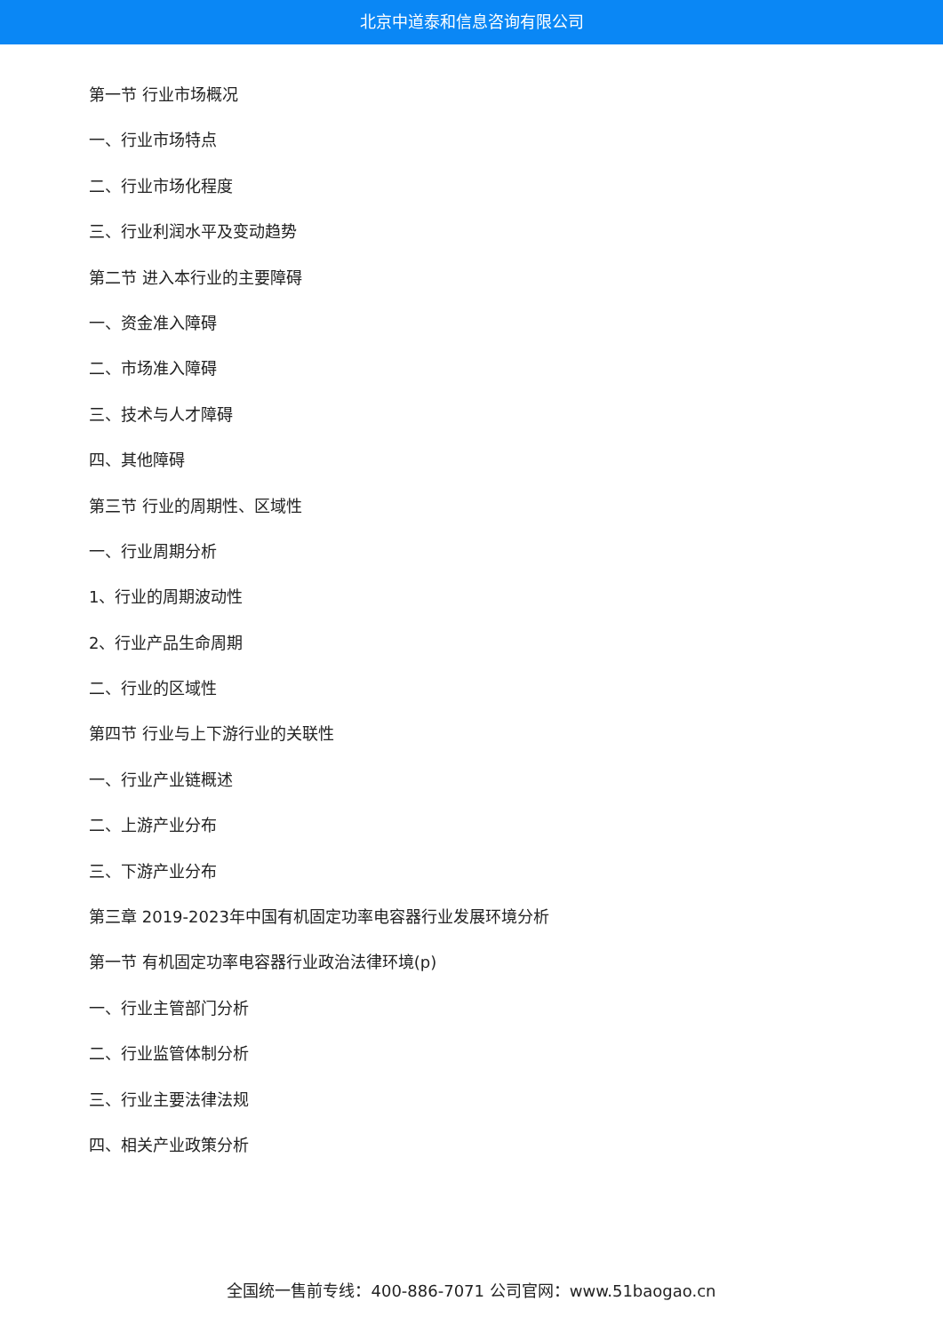北京中道泰和信息咨询有限公司
第一节 行业市场概况
一、行业市场特点
二、行业市场化程度
三、行业利润水平及变动趋势
第二节 进入本行业的主要障碍
一、资金准入障碍
二、市场准入障碍
三、技术与人才障碍
四、其他障碍
第三节 行业的周期性、区域性
一、行业周期分析
1、行业的周期波动性
2、行业产品生命周期
二、行业的区域性
第四节 行业与上下游行业的关联性
一、行业产业链概述
二、上游产业分布
三、下游产业分布
第三章 2019-2023年中国有机固定功率电容器行业发展环境分析
第一节 有机固定功率电容器行业政治法律环境(p)
一、行业主管部门分析
二、行业监管体制分析
三、行业主要法律法规
四、相关产业政策分析
全国统一售前专线：400-886-7071 公司官网：www.51baogao.cn